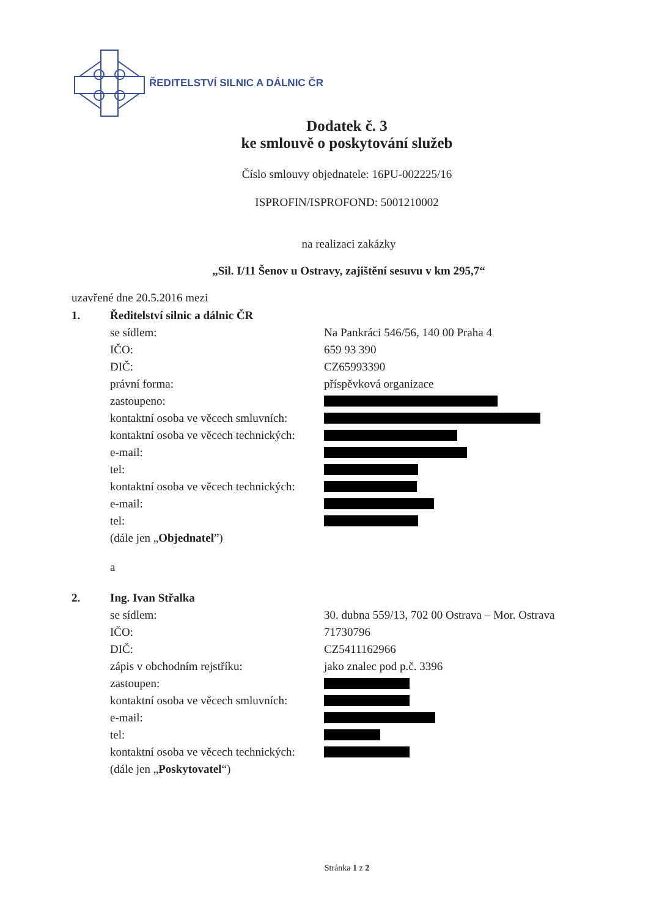ŘEDITELSTVÍ SILNIC A DÁLNIC ČR
Dodatek č. 3
ke smlouvě o poskytování služeb
Číslo smlouvy objednatele: 16PU-002225/16
ISPROFIN/ISPROFOND: 5001210002
na realizaci zakázky
„Sil. I/11 Šenov u Ostravy, zajištění sesuvu v km 295,7“
uzavřené dne 20.5.2016 mezi
1. Ředitelství silnic a dálnic ČR
se sídlem: Na Pankráci 546/56, 140 00 Praha 4
IČO: 659 93 390
DIČ: CZ65993390
právní forma: příspěvková organizace
zastoupeno:
kontaktní osoba ve věcech smluvních:
kontaktní osoba ve věcech technických:
e-mail:
tel:
kontaktní osoba ve věcech technických:
e-mail:
tel:
(dále jen „ Objednatel”)
a
2. Ing. Ivan Střalka
se sídlem: 30. dubna 559/13, 702 00 Ostrava – Mor. Ostrava
IČO: 71730796
DIČ: CZ5411162966
zápis v obchodním rejstříku: jako znalec pod p.č. 3396
zastoupen:
kontaktní osoba ve věcech smluvních:
e-mail:
tel:
kontaktní osoba ve věcech technických:
(dále jen „ Poskytovatel “)
Stránka 1 z 2